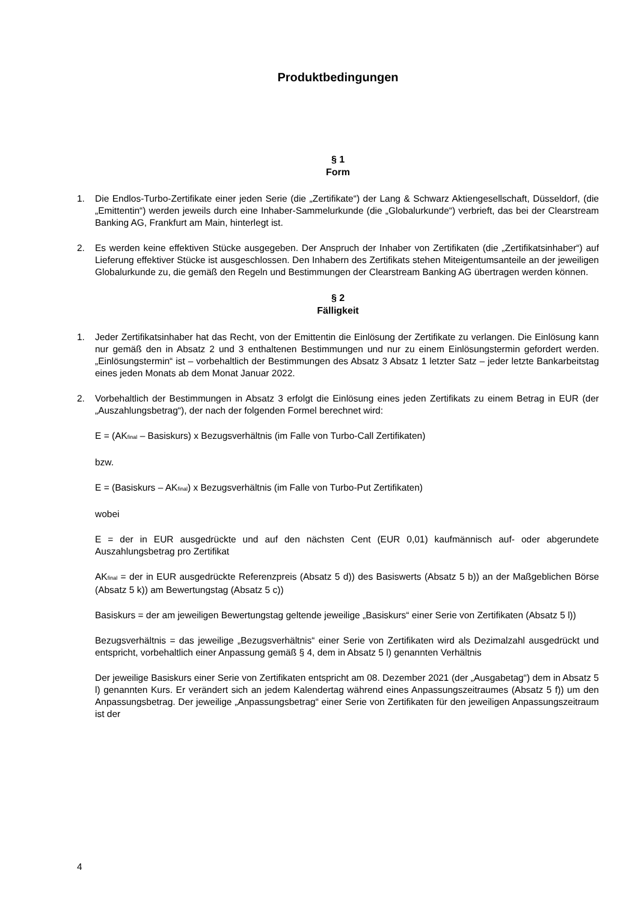Produktbedingungen
§ 1
Form
1. Die Endlos-Turbo-Zertifikate einer jeden Serie (die „Zertifikate“) der Lang & Schwarz Aktiengesellschaft, Düsseldorf, (die „Emittentin“) werden jeweils durch eine Inhaber-Sammelurkunde (die „Globalurkunde“) verbrieft, das bei der Clearstream Banking AG, Frankfurt am Main, hinterlegt ist.
2. Es werden keine effektiven Stücke ausgegeben. Der Anspruch der Inhaber von Zertifikaten (die „Zertifikatsinhaber“) auf Lieferung effektiver Stücke ist ausgeschlossen. Den Inhabern des Zertifikats stehen Miteigentumsanteile an der jeweiligen Globalurkunde zu, die gemäß den Regeln und Bestimmungen der Clearstream Banking AG übertragen werden können.
§ 2
Fälligkeit
1. Jeder Zertifikatsinhaber hat das Recht, von der Emittentin die Einlösung der Zertifikate zu verlangen. Die Einlösung kann nur gemäß den in Absatz 2 und 3 enthaltenen Bestimmungen und nur zu einem Einlösungstermin gefordert werden. „Einlösungstermin“ ist – vorbehaltlich der Bestimmungen des Absatz 3 Absatz 1 letzter Satz – jeder letzte Bankarbeitstag eines jeden Monats ab dem Monat Januar 2022.
2. Vorbehaltlich der Bestimmungen in Absatz 3 erfolgt die Einlösung eines jeden Zertifikats zu einem Betrag in EUR (der „Auszahlungsbetrag“), der nach der folgenden Formel berechnet wird:
E = (AK<sub>final</sub> – Basiskurs) x Bezugsverhältnis (im Falle von Turbo-Call Zertifikaten)
bzw.
E = (Basiskurs – AK<sub>final</sub>) x Bezugsverhältnis (im Falle von Turbo-Put Zertifikaten)
wobei
E = der in EUR ausgedrückte und auf den nächsten Cent (EUR 0,01) kaufmännisch auf- oder abgerundete Auszahlungsbetrag pro Zertifikat
AK<sub>final</sub> = der in EUR ausgedrückte Referenzpreis (Absatz 5 d)) des Basiswerts (Absatz 5 b)) an der Maßgeblichen Börse (Absatz 5 k)) am Bewertungstag (Absatz 5 c))
Basiskurs = der am jeweiligen Bewertungstag geltende jeweilige „Basiskurs“ einer Serie von Zertifikaten (Absatz 5 l))
Bezugsverhältnis = das jeweilige „Bezugsverhältnis“ einer Serie von Zertifikaten wird als Dezimalzahl ausgedrückt und entspricht, vorbehaltlich einer Anpassung gemäß § 4, dem in Absatz 5 l) genannten Verhältnis
Der jeweilige Basiskurs einer Serie von Zertifikaten entspricht am 08. Dezember 2021 (der „Ausgabetag“) dem in Absatz 5 l) genannten Kurs. Er verändert sich an jedem Kalendertag während eines Anpassungszeitraumes (Absatz 5 f)) um den Anpassungsbetrag. Der jeweilige „Anpassungsbetrag“ einer Serie von Zertifikaten für den jeweiligen Anpassungszeitraum ist der
4